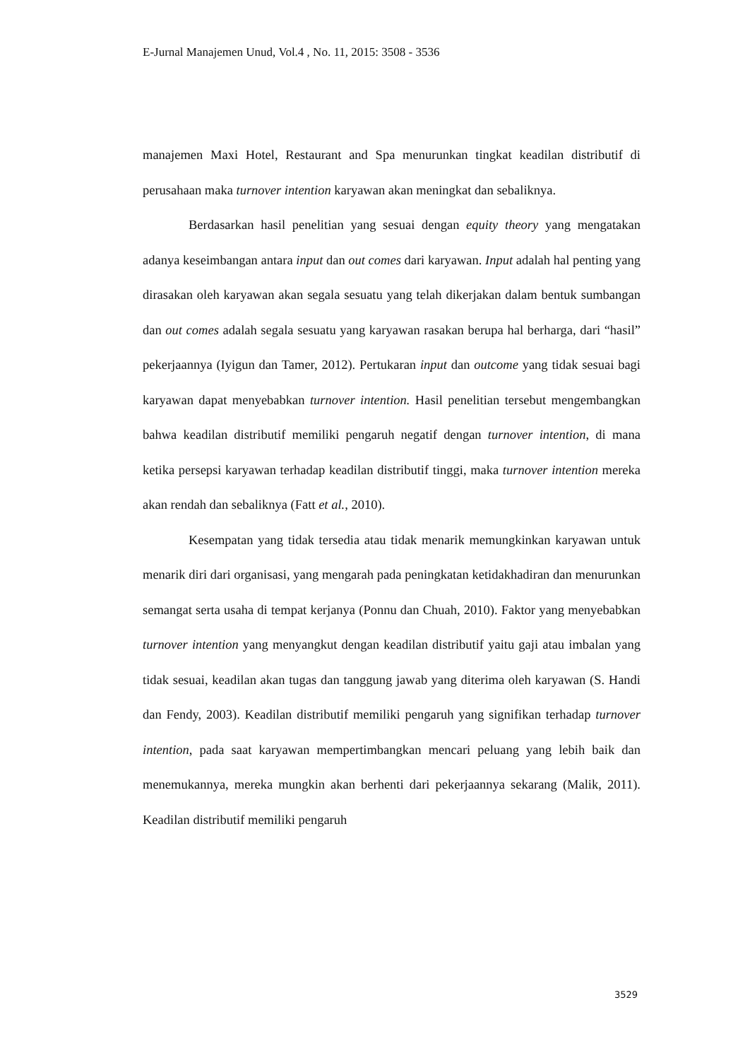E-Jurnal Manajemen Unud, Vol.4 , No. 11, 2015: 3508 - 3536
manajemen Maxi Hotel, Restaurant and Spa menurunkan tingkat keadilan distributif di perusahaan maka turnover intention karyawan akan meningkat dan sebaliknya.
Berdasarkan hasil penelitian yang sesuai dengan equity theory yang mengatakan adanya keseimbangan antara input dan out comes dari karyawan. Input adalah hal penting yang dirasakan oleh karyawan akan segala sesuatu yang telah dikerjakan dalam bentuk sumbangan dan out comes adalah segala sesuatu yang karyawan rasakan berupa hal berharga, dari “hasil” pekerjaannya (Iyigun dan Tamer, 2012). Pertukaran input dan outcome yang tidak sesuai bagi karyawan dapat menyebabkan turnover intention. Hasil penelitian tersebut mengembangkan bahwa keadilan distributif memiliki pengaruh negatif dengan turnover intention, di mana ketika persepsi karyawan terhadap keadilan distributif tinggi, maka turnover intention mereka akan rendah dan sebaliknya (Fatt et al., 2010).
Kesempatan yang tidak tersedia atau tidak menarik memungkinkan karyawan untuk menarik diri dari organisasi, yang mengarah pada peningkatan ketidakhadiran dan menurunkan semangat serta usaha di tempat kerjanya (Ponnu dan Chuah, 2010). Faktor yang menyebabkan turnover intention yang menyangkut dengan keadilan distributif yaitu gaji atau imbalan yang tidak sesuai, keadilan akan tugas dan tanggung jawab yang diterima oleh karyawan (S. Handi dan Fendy, 2003). Keadilan distributif memiliki pengaruh yang signifikan terhadap turnover intention, pada saat karyawan mempertimbangkan mencari peluang yang lebih baik dan menemukannya, mereka mungkin akan berhenti dari pekerjaannya sekarang (Malik, 2011). Keadilan distributif memiliki pengaruh
3529